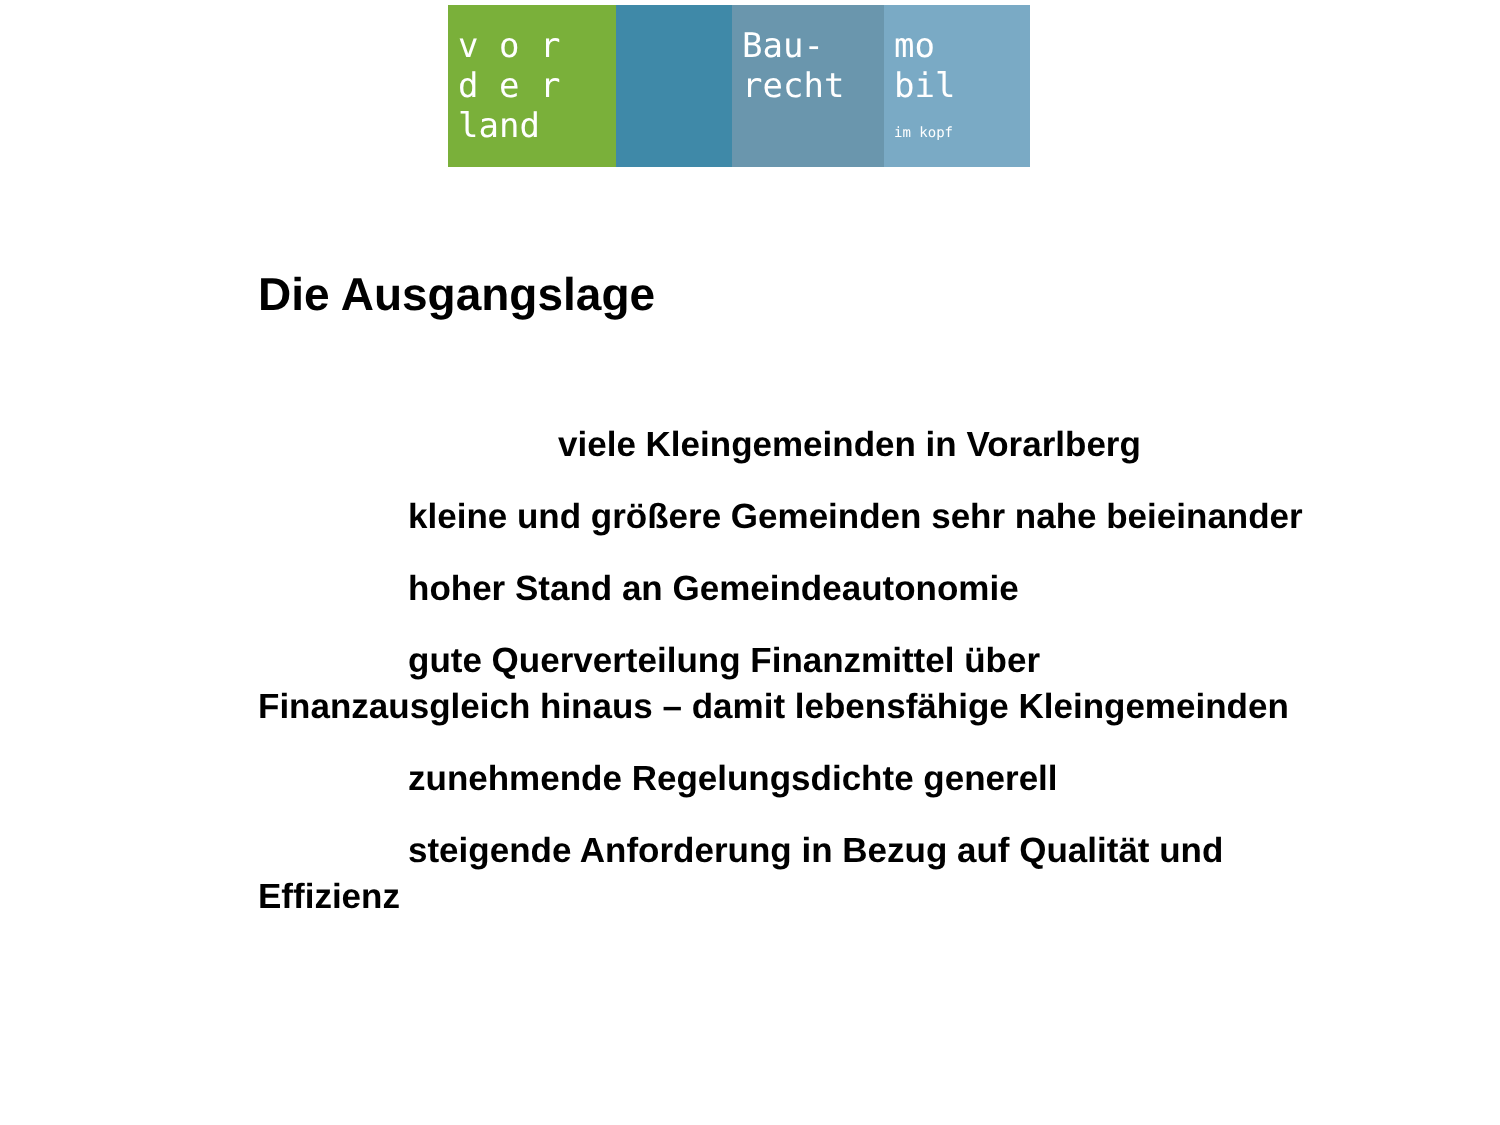v o r
d e r
land
Bau-
recht
mo
bil
im kopf
Die Ausgangslage
viele Kleingemeinden in Vorarlberg
kleine und größere Gemeinden sehr nahe beieinander
hoher Stand an Gemeindeautonomie
gute Querverteilung Finanzmittel über Finanzausgleich hinaus – damit lebensfähige Kleingemeinden
zunehmende Regelungsdichte generell
steigende Anforderung in Bezug auf Qualität und Effizienz